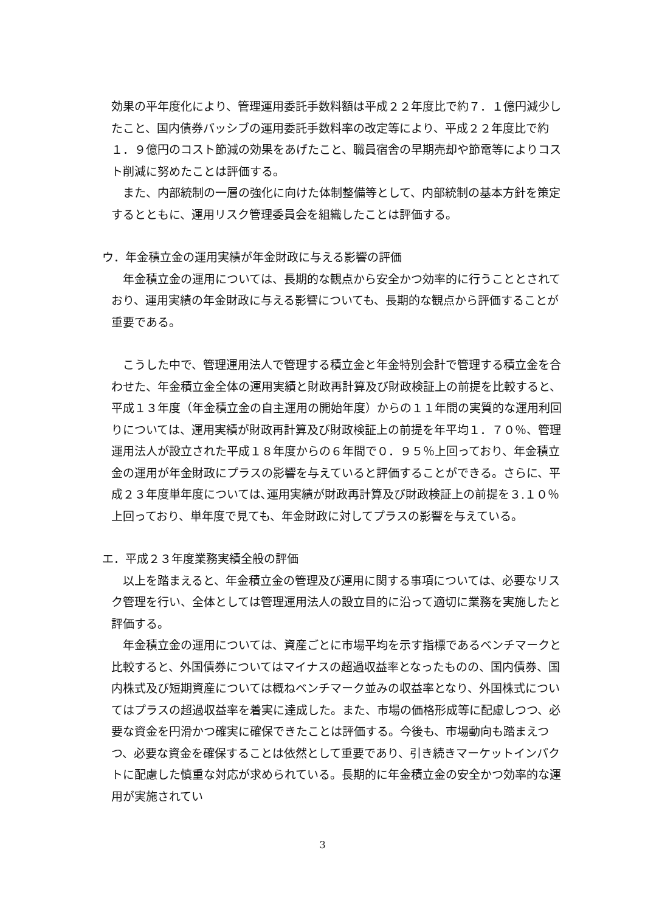効果の平年度化により、管理運用委託手数料額は平成２２年度比で約７．１億円減少したこと、国内債券パッシブの運用委託手数料率の改定等により、平成２２年度比で約１．９億円のコスト節減の効果をあげたこと、職員宿舎の早期売却や節電等によりコスト削減に努めたことは評価する。
　また、内部統制の一層の強化に向けた体制整備等として、内部統制の基本方針を策定するとともに、運用リスク管理委員会を組織したことは評価する。
ウ．年金積立金の運用実績が年金財政に与える影響の評価
　年金積立金の運用については、長期的な観点から安全かつ効率的に行うこととされており、運用実績の年金財政に与える影響についても、長期的な観点から評価することが重要である。
　こうした中で、管理運用法人で管理する積立金と年金特別会計で管理する積立金を合わせた、年金積立金全体の運用実績と財政再計算及び財政検証上の前提を比較すると、平成１３年度（年金積立金の自主運用の開始年度）からの１１年間の実質的な運用利回りについては、運用実績が財政再計算及び財政検証上の前提を年平均１．７０％、管理運用法人が設立された平成１８年度からの６年間で０．９５％上回っており、年金積立金の運用が年金財政にプラスの影響を与えていると評価することができる。さらに、平成２３年度単年度については､運用実績が財政再計算及び財政検証上の前提を３.１０％上回っており、単年度で見ても、年金財政に対してプラスの影響を与えている。
エ．平成２３年度業務実績全般の評価
　以上を踏まえると、年金積立金の管理及び運用に関する事項については、必要なリスク管理を行い、全体としては管理運用法人の設立目的に沿って適切に業務を実施したと評価する。
　年金積立金の運用については、資産ごとに市場平均を示す指標であるベンチマークと比較すると、外国債券についてはマイナスの超過収益率となったものの、国内債券、国内株式及び短期資産については概ねベンチマーク並みの収益率となり、外国株式についてはプラスの超過収益率を着実に達成した。また、市場の価格形成等に配慮しつつ、必要な資金を円滑かつ確実に確保できたことは評価する。今後も、市場動向も踏まえつつ、必要な資金を確保することは依然として重要であり、引き続きマーケットインパクトに配慮した慎重な対応が求められている。長期的に年金積立金の安全かつ効率的な運用が実施されてい
3